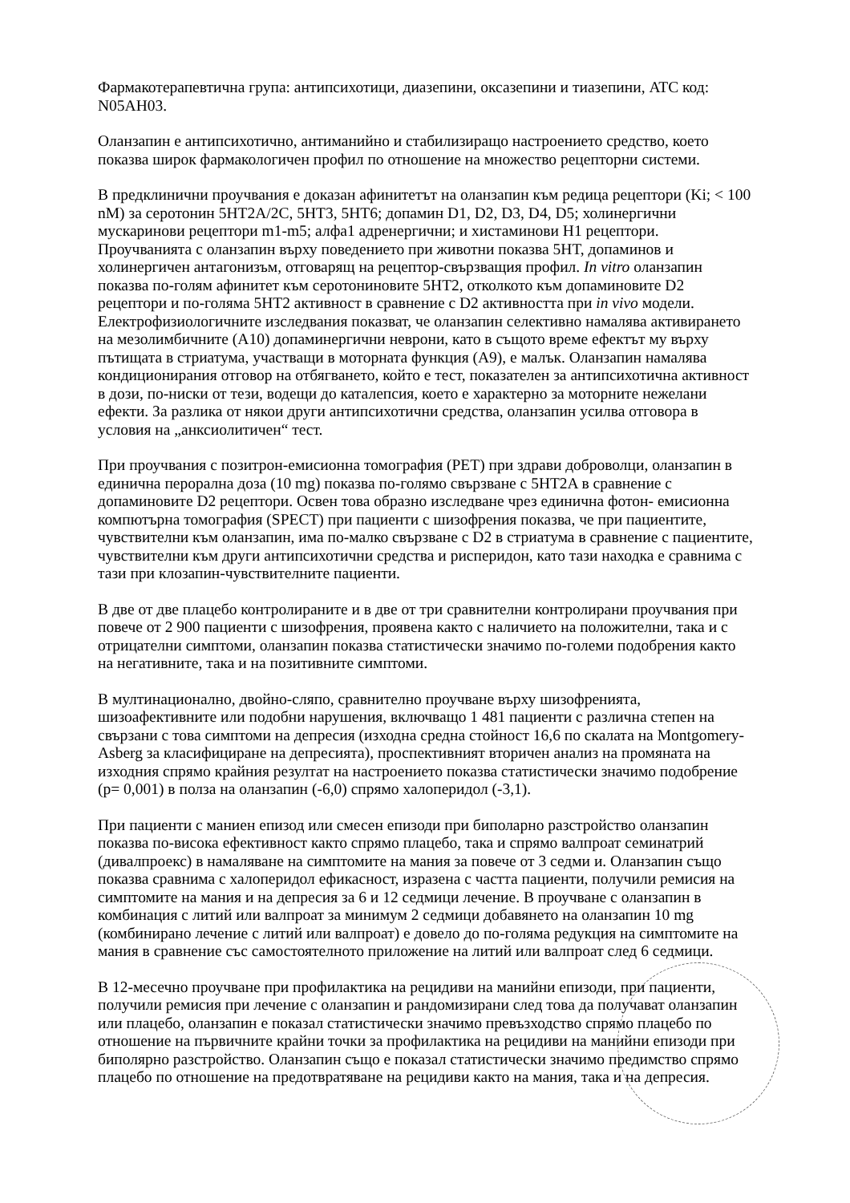Фармакотерапевтична група: антипсихотици, диазепини, оксазепини и тиазепини, ATC код: N05AH03.
Оланзапин е антипсихотично, антиманийно и стабилизиращо настроението средство, което показва широк фармакологичен профил по отношение на множество рецепторни системи.
В предклинични проучвания е доказан афинитетът на оланзапин към редица рецептори (Ki; < 100 nM) за серотонин 5HT2A/2C, 5HT3, 5HT6; допамин D1, D2, D3, D4, D5; холинергични мускаринови рецептори m1-m5; алфа1 адренергични; и хистаминови H1 рецептори. Проучванията с оланзапин върху поведението при животни показва 5HT, допаминов и холинергичен антагонизъм, отговарящ на рецептор-свързващия профил. In vitro оланзапин показва по-голям афинитет към серотониновите 5HT2, отколкото към допаминовите D2 рецептори и по-голяма 5HT2 активност в сравнение с D2 активността при in vivo модели. Електрофизиологичните изследвания показват, че оланзапин селективно намалява активирането на мезолимбичните (A10) допаминергични неврони, като в същото време ефектът му върху пътищата в стриатума, участващи в моторната функция (A9), е малък. Оланзапин намалява кондиционирания отговор на отбягването, който е тест, показателен за антипсихотична активност в дози, по-ниски от тези, водещи до каталепсия, което е характерно за моторните нежелани ефекти. За разлика от някои други антипсихотични средства, оланзапин усилва отговора в условия на „анксиолитичен“ тест.
При проучвания с позитрон-емисионна томография (PET) при здрави доброволци, оланзапин в единична перорална доза (10 mg) показва по-голямо свързване с 5HT2A в сравнение с допаминовите D2 рецептори. Освен това образно изследване чрез единична фотон- емисионна компютърна томография (SPECT) при пациенти с шизофрения показва, че при пациентите, чувствителни към оланзапин, има по-малко свързване с D2 в стриатума в сравнение с пациентите, чувствителни към други антипсихотични средства и рисперидон, като тази находка е сравнима с тази при клозапин-чувствителните пациенти.
В две от две плацебо контролираните и в две от три сравнителни контролирани проучвания при повече от 2 900 пациенти с шизофрения, проявена както с наличието на положителни, така и с отрицателни симптоми, оланзапин показва статистически значимо по-големи подобрения както на негативните, така и на позитивните симптоми.
В мултинационално, двойно-сляпо, сравнително проучване върху шизофренията, шизоафективните или подобни нарушения, включващо 1 481 пациенти с различна степен на свързани с това симптоми на депресия (изходна средна стойност 16,6 по скалата на Montgomery-Asberg за класифициране на депресията), проспективният вторичен анализ на промяната на изходния спрямо крайния резултат на настроението показва статистически значимо подобрение (p= 0,001) в полза на оланзапин (-6,0) спрямо халоперидол (-3,1).
При пациенти с маниен епизод или смесен епизоди при биполарно разстройство оланзапин показва по-висока ефективност както спрямо плацебо, така и спрямо валпроат семинатрий (дивалпроекс) в намаляване на симптомите на мания за повече от 3 седми и. Оланзапин също показва сравнима с халоперидол ефикасност, изразена с частта пациенти, получили ремисия на симптомите на мания и на депресия за 6 и 12 седмици лечение. В проучване с оланзапин в комбинация с литий или валпроат за минимум 2 седмици добавянето на оланзапин 10 mg (комбинирано лечение с литий или валпроат) е довело до по-голяма редукция на симптомите на мания в сравнение със самостоятелното приложение на литий или валпроат след 6 седмици.
В 12-месечно проучване при профилактика на рецидиви на манийни епизоди, при пациенти, получили ремисия при лечение с оланзапин и рандомизирани след това да получават оланзапин или плацебо, оланзапин е показал статистически значимо превъзходство спрямо плацебо по отношение на първичните крайни точки за профилактика на рецидиви на манийни епизоди при биполярно разстройство. Оланзапин също е показал статистически значимо предимство спрямо плацебо по отношение на предотвратяване на рецидиви както на мания, така и на депресия.